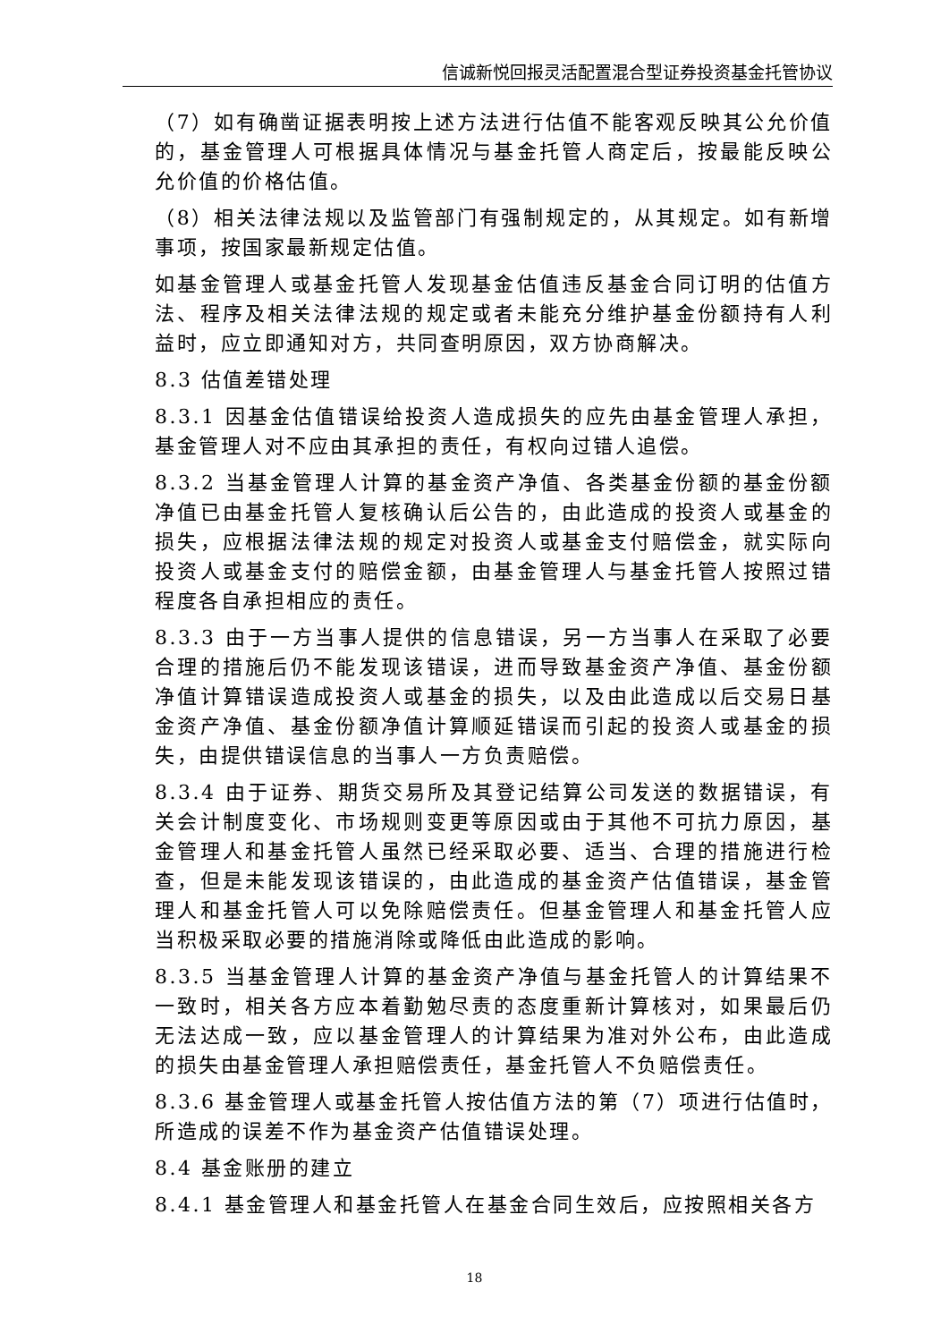信诚新悦回报灵活配置混合型证券投资基金托管协议
（7）如有确凿证据表明按上述方法进行估值不能客观反映其公允价值的，基金管理人可根据具体情况与基金托管人商定后，按最能反映公允价值的价格估值。
（8）相关法律法规以及监管部门有强制规定的，从其规定。如有新增事项，按国家最新规定估值。
如基金管理人或基金托管人发现基金估值违反基金合同订明的估值方法、程序及相关法律法规的规定或者未能充分维护基金份额持有人利益时，应立即通知对方，共同查明原因，双方协商解决。
8.3 估值差错处理
8.3.1 因基金估值错误给投资人造成损失的应先由基金管理人承担，基金管理人对不应由其承担的责任，有权向过错人追偿。
8.3.2 当基金管理人计算的基金资产净值、各类基金份额的基金份额净值已由基金托管人复核确认后公告的，由此造成的投资人或基金的损失，应根据法律法规的规定对投资人或基金支付赔偿金，就实际向投资人或基金支付的赔偿金额，由基金管理人与基金托管人按照过错程度各自承担相应的责任。
8.3.3 由于一方当事人提供的信息错误，另一方当事人在采取了必要合理的措施后仍不能发现该错误，进而导致基金资产净值、基金份额净值计算错误造成投资人或基金的损失，以及由此造成以后交易日基金资产净值、基金份额净值计算顺延错误而引起的投资人或基金的损失，由提供错误信息的当事人一方负责赔偿。
8.3.4 由于证券、期货交易所及其登记结算公司发送的数据错误，有关会计制度变化、市场规则变更等原因或由于其他不可抗力原因，基金管理人和基金托管人虽然已经采取必要、适当、合理的措施进行检查，但是未能发现该错误的，由此造成的基金资产估值错误，基金管理人和基金托管人可以免除赔偿责任。但基金管理人和基金托管人应当积极采取必要的措施消除或降低由此造成的影响。
8.3.5 当基金管理人计算的基金资产净值与基金托管人的计算结果不一致时，相关各方应本着勤勉尽责的态度重新计算核对，如果最后仍无法达成一致，应以基金管理人的计算结果为准对外公布，由此造成的损失由基金管理人承担赔偿责任，基金托管人不负赔偿责任。
8.3.6 基金管理人或基金托管人按估值方法的第（7）项进行估值时，所造成的误差不作为基金资产估值错误处理。
8.4 基金账册的建立
8.4.1 基金管理人和基金托管人在基金合同生效后，应按照相关各方
18